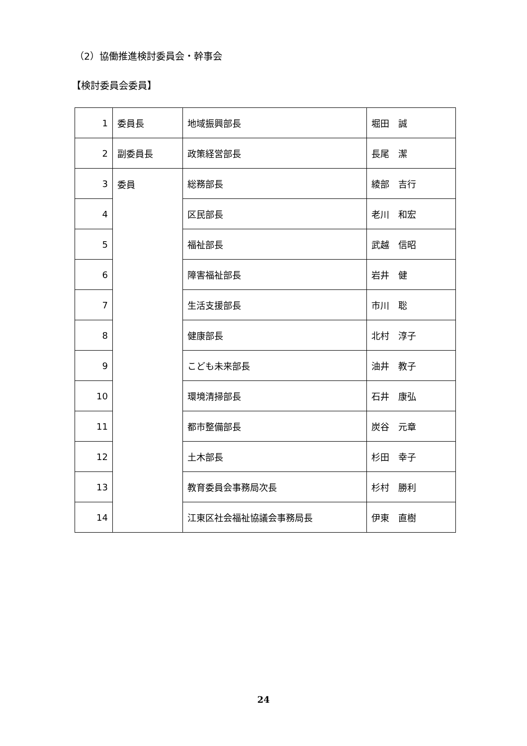（2）協働推進検討委員会・幹事会
【検討委員会委員】
| 1 | 委員長 | 地域振興部長 | 堀田 誠 |
| 2 | 副委員長 | 政策経営部長 | 長尾 潔 |
| 3 | 委員 | 総務部長 | 綾部 吉行 |
| 4 | | 区民部長 | 老川 和宏 |
| 5 | | 福祉部長 | 武越 信昭 |
| 6 | | 障害福祉部長 | 岩井 健 |
| 7 | | 生活支援部長 | 市川 聡 |
| 8 | | 健康部長 | 北村 淳子 |
| 9 | | こども未来部長 | 油井 教子 |
| 10 | | 環境清掃部長 | 石井 康弘 |
| 11 | | 都市整備部長 | 炭谷 元章 |
| 12 | | 土木部長 | 杉田 幸子 |
| 13 | | 教育委員会事務局次長 | 杉村 勝利 |
| 14 | | 江東区社会福祉協議会事務局長 | 伊東 直樹 |
24